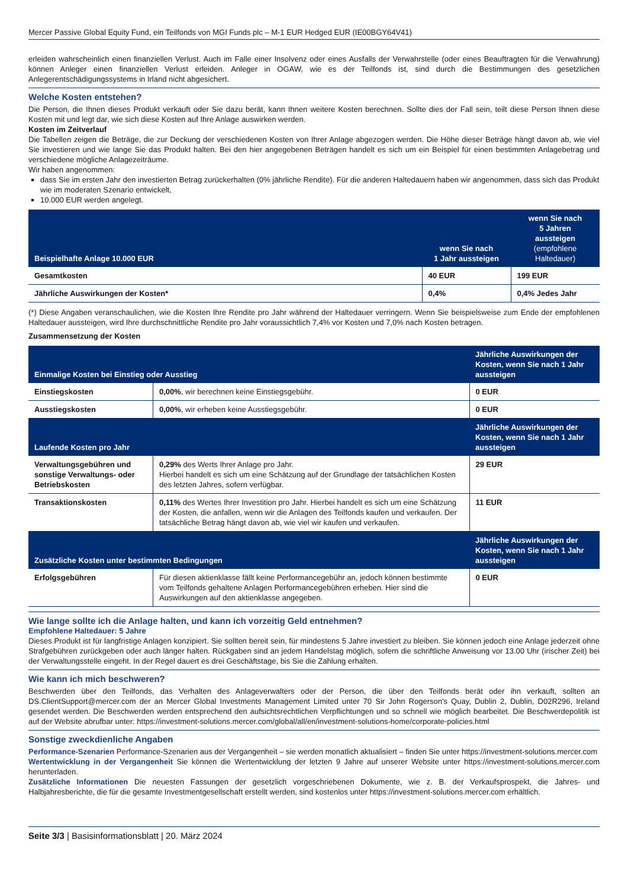Mercer Passive Global Equity Fund, ein Teilfonds von MGI Funds plc – M-1 EUR Hedged EUR (IE00BGY64V41)
erleiden wahrscheinlich einen finanziellen Verlust. Auch im Falle einer Insolvenz oder eines Ausfalls der Verwahrstelle (oder eines Beauftragten für die Verwahrung) können Anleger einen finanziellen Verlust erleiden. Anleger in OGAW, wie es der Teilfonds ist, sind durch die Bestimmungen des gesetzlichen Anlegerentschädigungssystems in Irland nicht abgesichert.
Welche Kosten entstehen?
Die Person, die Ihnen dieses Produkt verkauft oder Sie dazu berät, kann Ihnen weitere Kosten berechnen. Sollte dies der Fall sein, teilt diese Person Ihnen diese Kosten mit und legt dar, wie sich diese Kosten auf Ihre Anlage auswirken werden.
Kosten im Zeitverlauf
Die Tabellen zeigen die Beträge, die zur Deckung der verschiedenen Kosten von Ihrer Anlage abgezogen werden. Die Höhe dieser Beträge hängt davon ab, wie viel Sie investieren und wie lange Sie das Produkt halten. Bei den hier angegebenen Beträgen handelt es sich um ein Beispiel für einen bestimmten Anlagebetrag und verschiedene mögliche Anlagezeiträume.
Wir haben angenommen:
dass Sie im ersten Jahr den investierten Betrag zurückerhalten (0% jährliche Rendite). Für die anderen Haltedauern haben wir angenommen, dass sich das Produkt wie im moderaten Szenario entwickelt,
10.000 EUR werden angelegt.
| Beispielhafte Anlage 10.000 EUR | wenn Sie nach 1 Jahr aussteigen | wenn Sie nach 5 Jahren aussteigen (empfohlene Haltedauer) |
| --- | --- | --- |
| Gesamtkosten | 40 EUR | 199 EUR |
| Jährliche Auswirkungen der Kosten* | 0,4% | 0,4% Jedes Jahr |
(*) Diese Angaben veranschaulichen, wie die Kosten Ihre Rendite pro Jahr während der Haltedauer verringern. Wenn Sie beispielsweise zum Ende der empfohlenen Haltedauer aussteigen, wird Ihre durchschnittliche Rendite pro Jahr voraussichtlich 7,4% vor Kosten und 7,0% nach Kosten betragen.
Zusammensetzung der Kosten
| Einmalige Kosten bei Einstieg oder Ausstieg | | Jährliche Auswirkungen der Kosten, wenn Sie nach 1 Jahr aussteigen |
| --- | --- | --- |
| Einstiegskosten | 0,00% , wir berechnen keine Einstiegsgebühr. | 0 EUR |
| Ausstiegskosten | 0,00% , wir erheben keine Ausstiegsgebühr. | 0 EUR |
| Laufende Kosten pro Jahr | | Jährliche Auswirkungen der Kosten, wenn Sie nach 1 Jahr aussteigen |
| Verwaltungsgebühren und sonstige Verwaltungs- oder Betriebskosten | 0,29% des Werts Ihrer Anlage pro Jahr. Hierbei handelt es sich um eine Schätzung auf der Grundlage der tatsächlichen Kosten des letzten Jahres, sofern verfügbar. | 29 EUR |
| Transaktionskosten | 0,11% des Wertes Ihrer Investition pro Jahr. Hierbei handelt es sich um eine Schätzung der Kosten, die anfallen, wenn wir die Anlagen des Teilfonds kaufen und verkaufen. Der tatsächliche Betrag hängt davon ab, wie viel wir kaufen und verkaufen. | 11 EUR |
| Zusätzliche Kosten unter bestimmten Bedingungen | | Jährliche Auswirkungen der Kosten, wenn Sie nach 1 Jahr aussteigen |
| Erfolgsgebühren | Für diesen aktienklasse fällt keine Performancegebühr an, jedoch können bestimmte vom Teilfonds gehaltene Anlagen Performancegebühren erheben. Hier sind die Auswirkungen auf den aktienklasse angegeben. | 0 EUR |
Wie lange sollte ich die Anlage halten, und kann ich vorzeitig Geld entnehmen?
Empfohlene Haltedauer: 5 Jahre
Dieses Produkt ist für langfristige Anlagen konzipiert. Sie sollten bereit sein, für mindestens 5 Jahre investiert zu bleiben. Sie können jedoch eine Anlage jederzeit ohne Strafgebühren zurückgeben oder auch länger halten. Rückgaben sind an jedem Handelstag möglich, sofern die schriftliche Anweisung vor 13.00 Uhr (irischer Zeit) bei der Verwaltungsstelle eingeht. In der Regel dauert es drei Geschäftstage, bis Sie die Zahlung erhalten.
Wie kann ich mich beschweren?
Beschwerden über den Teilfonds, das Verhalten des Anlageverwalters oder der Person, die über den Teilfonds berät oder ihn verkauft, sollten an DS.ClientSupport@mercer.com der an Mercer Global Investments Management Limited unter 70 Sir John Rogerson's Quay, Dublin 2, Dublin, D02R296, Ireland gesendet werden. Die Beschwerden werden entsprechend den aufsichtsrechtlichen Verpflichtungen und so schnell wie möglich bearbeitet. Die Beschwerdepolitik ist auf der Website abrufbar unter: https://investment-solutions.mercer.com/global/all/en/investment-solutions-home/corporate-policies.html
Sonstige zweckdienliche Angaben
Performance-Szenarien Performance-Szenarien aus der Vergangenheit – sie werden monatlich aktualisiert – finden Sie unter https://investment-solutions.mercer.com
Wertentwicklung in der Vergangenheit Sie können die Wertentwicklung der letzten 9 Jahre auf unserer Website unter https://investment-solutions.mercer.com herunterladen.
Zusätzliche Informationen Die neuesten Fassungen der gesetzlich vorgeschriebenen Dokumente, wie z. B. der Verkaufsprospekt, die Jahres- und Halbjahresberichte, die für die gesamte Investmentgesellschaft erstellt werden, sind kostenlos unter https://investment-solutions.mercer.com erhältlich.
Seite 3/3 | Basisinformationsblatt | 20. März 2024